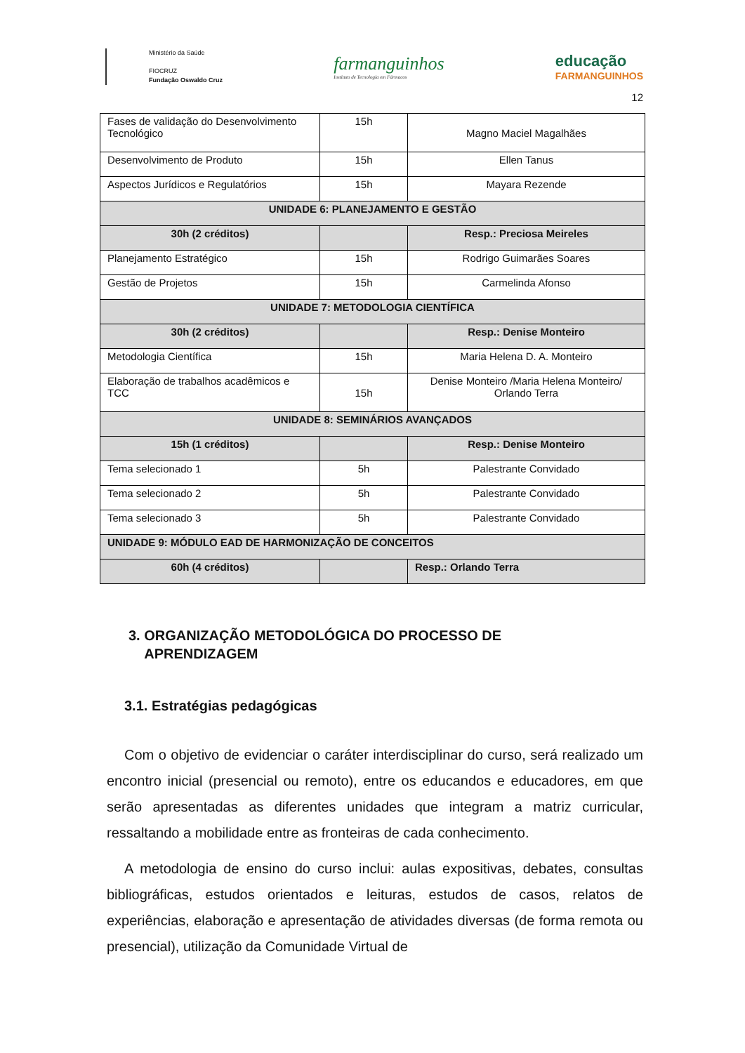Ministério da Saúde
FIOCRUZ
Fundação Oswaldo Cruz
farmanguinhos
Instituto de Tecnologia em Fármacos
educação
FARMANGUINHOS
12
| Fases de validação do Desenvolvimento Tecnológico | 15h | Magno Maciel Magalhães |
| Desenvolvimento de Produto | 15h | Ellen Tanus |
| Aspectos Jurídicos e Regulatórios | 15h | Mayara Rezende |
| UNIDADE 6: PLANEJAMENTO E GESTÃO | | |
| 30h (2 créditos) | | Resp.: Preciosa Meireles |
| Planejamento Estratégico | 15h | Rodrigo Guimarães Soares |
| Gestão de Projetos | 15h | Carmelinda Afonso |
| UNIDADE 7: METODOLOGIA CIENTÍFICA | | |
| 30h (2 créditos) | | Resp.: Denise Monteiro |
| Metodologia Científica | 15h | Maria Helena D. A. Monteiro |
| Elaboração de trabalhos acadêmicos e TCC | 15h | Denise Monteiro /Maria Helena Monteiro/ Orlando Terra |
| UNIDADE 8: SEMINÁRIOS AVANÇADOS | | |
| 15h (1 créditos) | | Resp.: Denise Monteiro |
| Tema selecionado 1 | 5h | Palestrante Convidado |
| Tema selecionado 2 | 5h | Palestrante Convidado |
| Tema selecionado 3 | 5h | Palestrante Convidado |
| UNIDADE 9: MÓDULO EAD DE HARMONIZAÇÃO DE CONCEITOS | | |
| 60h (4 créditos) | | Resp.: Orlando Terra |
3. ORGANIZAÇÃO METODOLÓGICA DO PROCESSO DE
APRENDIZAGEM
3.1. Estratégias pedagógicas
Com o objetivo de evidenciar o caráter interdisciplinar do curso, será realizado um encontro inicial (presencial ou remoto), entre os educandos e educadores, em que serão apresentadas as diferentes unidades que integram a matriz curricular, ressaltando a mobilidade entre as fronteiras de cada conhecimento.
A metodologia de ensino do curso inclui: aulas expositivas, debates, consultas bibliográficas, estudos orientados e leituras, estudos de casos, relatos de experiências, elaboração e apresentação de atividades diversas (de forma remota ou presencial), utilização da Comunidade Virtual de